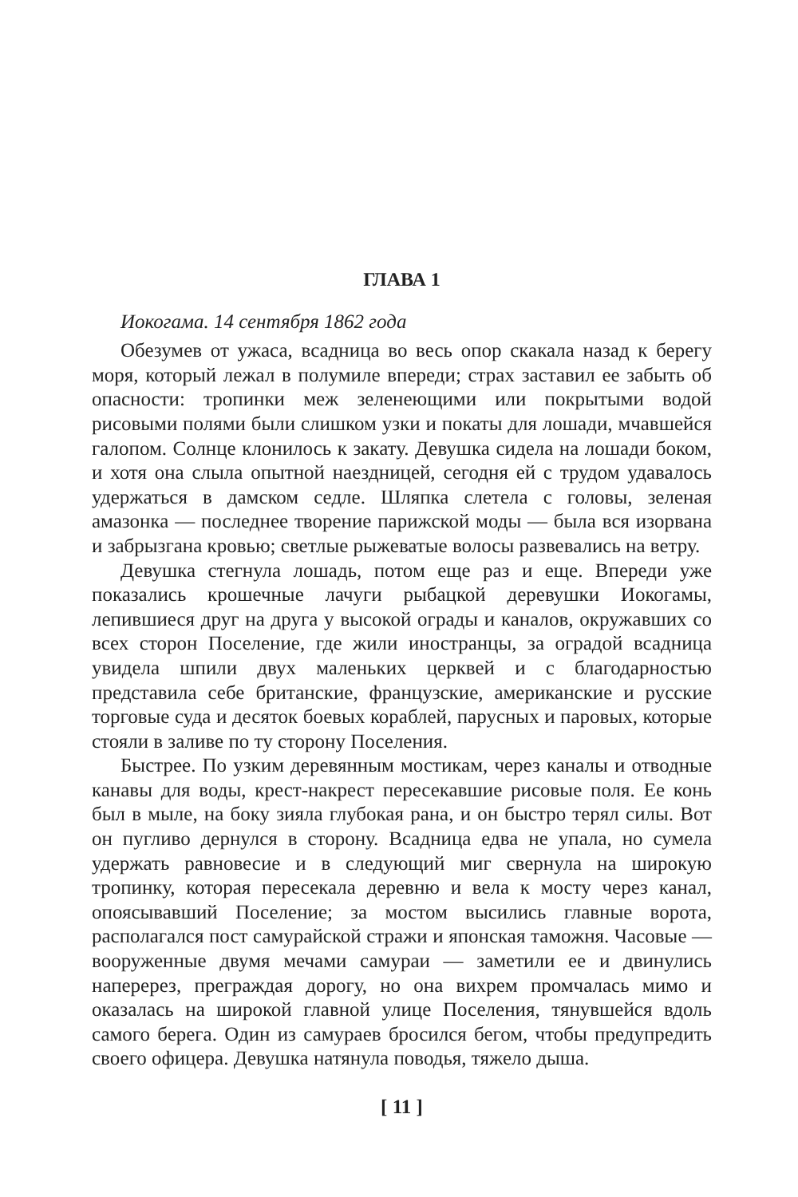ГЛАВА 1
Иокогама. 14 сентября 1862 года
Обезумев от ужаса, всадница во весь опор скакала назад к берегу моря, который лежал в полумиле впереди; страх заставил ее забыть об опасности: тропинки меж зеленеющими или покрытыми водой рисовыми полями были слишком узки и покаты для лошади, мчавшейся галопом. Солнце клонилось к закату. Девушка сидела на лошади боком, и хотя она слыла опытной наездницей, сегодня ей с трудом удавалось удержаться в дамском седле. Шляпка слетела с головы, зеленая амазонка — последнее творение парижской моды — была вся изорвана и забрызгана кровью; светлые рыжеватые волосы развевались на ветру.
Девушка стегнула лошадь, потом еще раз и еще. Впереди уже показались крошечные лачуги рыбацкой деревушки Иокогамы, лепившиеся друг на друга у высокой ограды и каналов, окружавших со всех сторон Поселение, где жили иностранцы, за оградой всадница увидела шпили двух маленьких церквей и с благодарностью представила себе британские, французские, американские и русские торговые суда и десяток боевых кораблей, парусных и паровых, которые стояли в заливе по ту сторону Поселения.
Быстрее. По узким деревянным мостикам, через каналы и отводные канавы для воды, крест-накрест пересекавшие рисовые поля. Ее конь был в мыле, на боку зияла глубокая рана, и он быстро терял силы. Вот он пугливо дернулся в сторону. Всадница едва не упала, но сумела удержать равновесие и в следующий миг свернула на широкую тропинку, которая пересекала деревню и вела к мосту через канал, опоясывавший Поселение; за мостом высились главные ворота, располагался пост самурайской стражи и японская таможня. Часовые — вооруженные двумя мечами самураи — заметили ее и двинулись наперерез, преграждая дорогу, но она вихрем промчалась мимо и оказалась на широкой главной улице Поселения, тянувшейся вдоль самого берега. Один из самураев бросился бегом, чтобы предупредить своего офицера. Девушка натянула поводья, тяжело дыша.
[ 11 ]